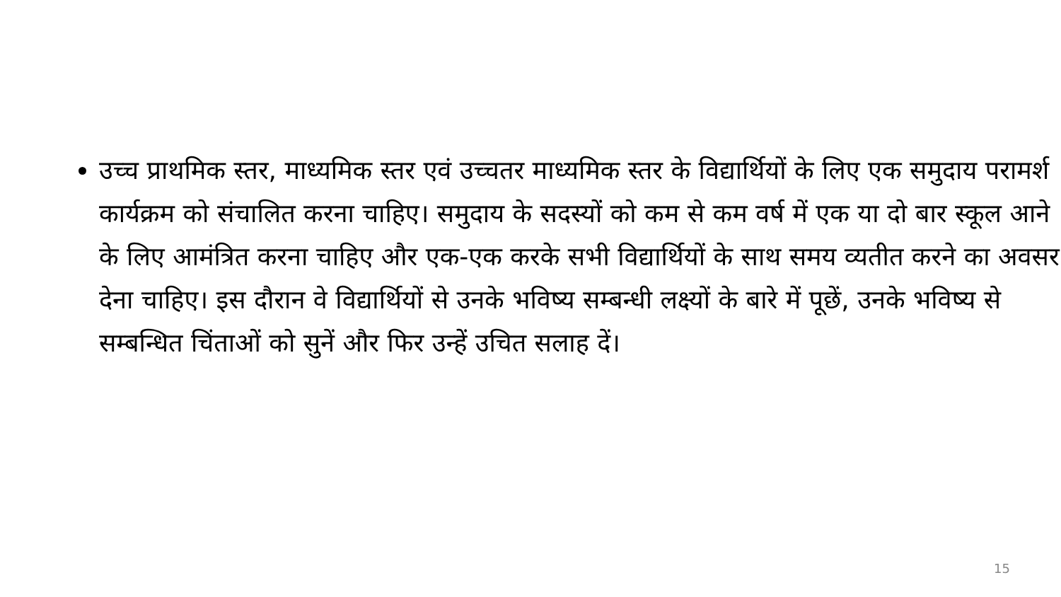उच्च प्राथमिक स्तर, माध्यमिक स्तर एवं उच्चतर माध्यमिक स्तर के विद्यार्थियों के लिए एक समुदाय परामर्श कार्यक्रम को संचालित करना चाहिए। समुदाय के सदस्यों को कम से कम वर्ष में एक या दो बार स्कूल आने के लिए आमंत्रित करना चाहिए और एक-एक करके सभी विद्यार्थियों के साथ समय व्यतीत करने का अवसर देना चाहिए। इस दौरान वे विद्यार्थियों से उनके भविष्य सम्बन्धी लक्ष्यों के बारे में पूछें, उनके भविष्य से सम्बन्धित चिंताओं को सुनें और फिर उन्हें उचित सलाह दें।
15